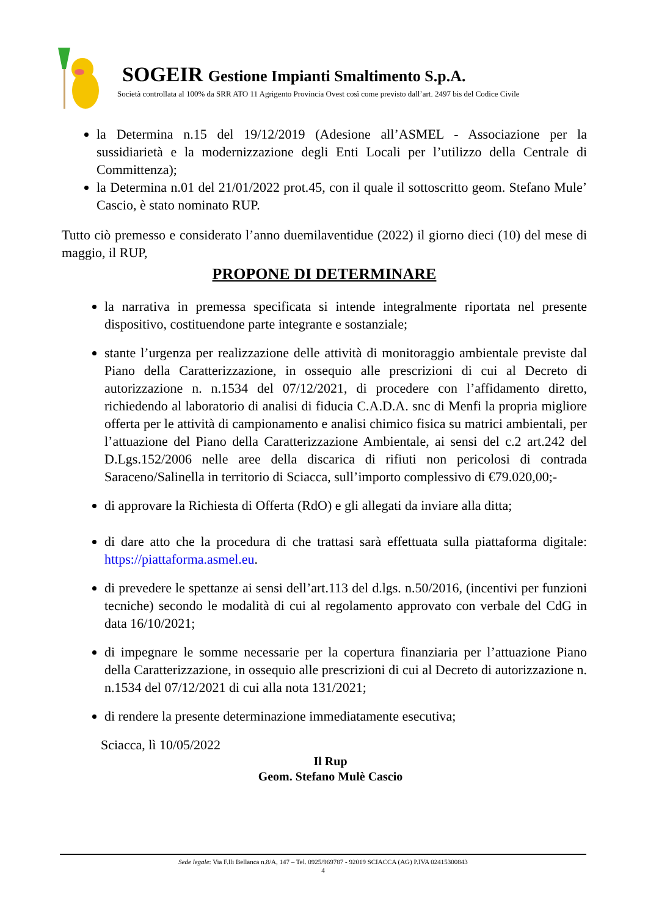SOGEIR Gestione Impianti Smaltimento S.p.A.
Società controllata al 100% da SRR ATO 11 Agrigento Provincia Ovest così come previsto dall’art. 2497 bis del Codice Civile
la Determina n.15 del 19/12/2019 (Adesione all’ASMEL - Associazione per la sussidiarietà e la modernizzazione degli Enti Locali per l’utilizzo della Centrale di Committenza);
la Determina n.01 del 21/01/2022 prot.45, con il quale il sottoscritto geom. Stefano Mule’ Cascio, è stato nominato RUP.
Tutto ciò premesso e considerato l’anno duemilaventidue (2022) il giorno dieci (10) del mese di maggio, il RUP,
PROPONE DI DETERMINARE
la narrativa in premessa specificata si intende integralmente riportata nel presente dispositivo, costituendone parte integrante e sostanziale;
stante l’urgenza per realizzazione delle attività di monitoraggio ambientale previste dal Piano della Caratterizzazione, in ossequio alle prescrizioni di cui al Decreto di autorizzazione n. n.1534 del 07/12/2021, di procedere con l’affidamento diretto, richiedendo al laboratorio di analisi di fiducia C.A.D.A. snc di Menfi la propria migliore offerta per le attività di campionamento e analisi chimico fisica su matrici ambientali, per l’attuazione del Piano della Caratterizzazione Ambientale, ai sensi del c.2 art.242 del D.Lgs.152/2006 nelle aree della discarica di rifiuti non pericolosi di contrada Saraceno/Salinella in territorio di Sciacca, sull’importo complessivo di €79.020,00;-
di approvare la Richiesta di Offerta (RdO) e gli allegati da inviare alla ditta;
di dare atto che la procedura di che trattasi sarà effettuata sulla piattaforma digitale: https://piattaforma.asmel.eu.
di prevedere le spettanze ai sensi dell’art.113 del d.lgs. n.50/2016, (incentivi per funzioni tecniche) secondo le modalità di cui al regolamento approvato con verbale del CdG in data 16/10/2021;
di impegnare le somme necessarie per la copertura finanziaria per l’attuazione Piano della Caratterizzazione, in ossequio alle prescrizioni di cui al Decreto di autorizzazione n. n.1534 del 07/12/2021 di cui alla nota 131/2021;
di rendere la presente determinazione immediatamente esecutiva;
Sciacca, lì 10/05/2022
Il Rup
Geom. Stefano Mulè Cascio
Sede legale: Via F.lli Bellanca n.8/A, 147 – Tel. 0925/969787 - 92019 SCIACCA (AG) P.IVA 02415300843
4